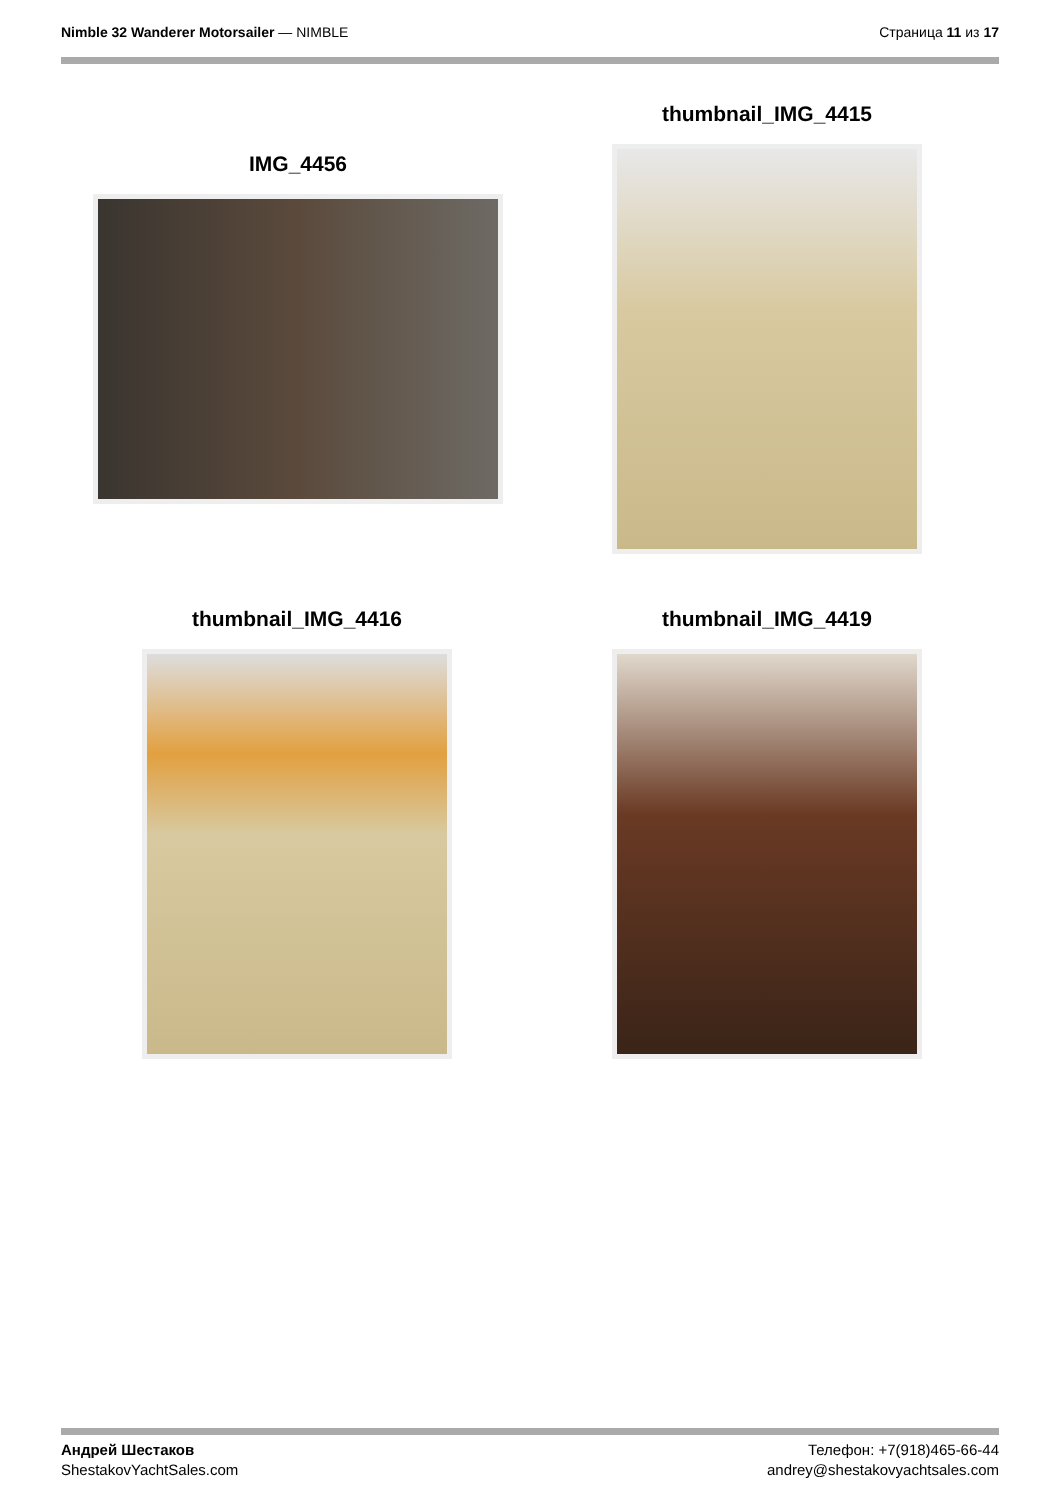Nimble 32 Wanderer Motorsailer — NIMBLE
Страница 11 из 17
IMG_4456
thumbnail_IMG_4415
thumbnail_IMG_4416 thumbnail_IMG_4419
Андрей Шестаков
ShestakovYachtSales.com
Телефон: +7(918)465-66-44
andrey@shestakovyachtsales.com